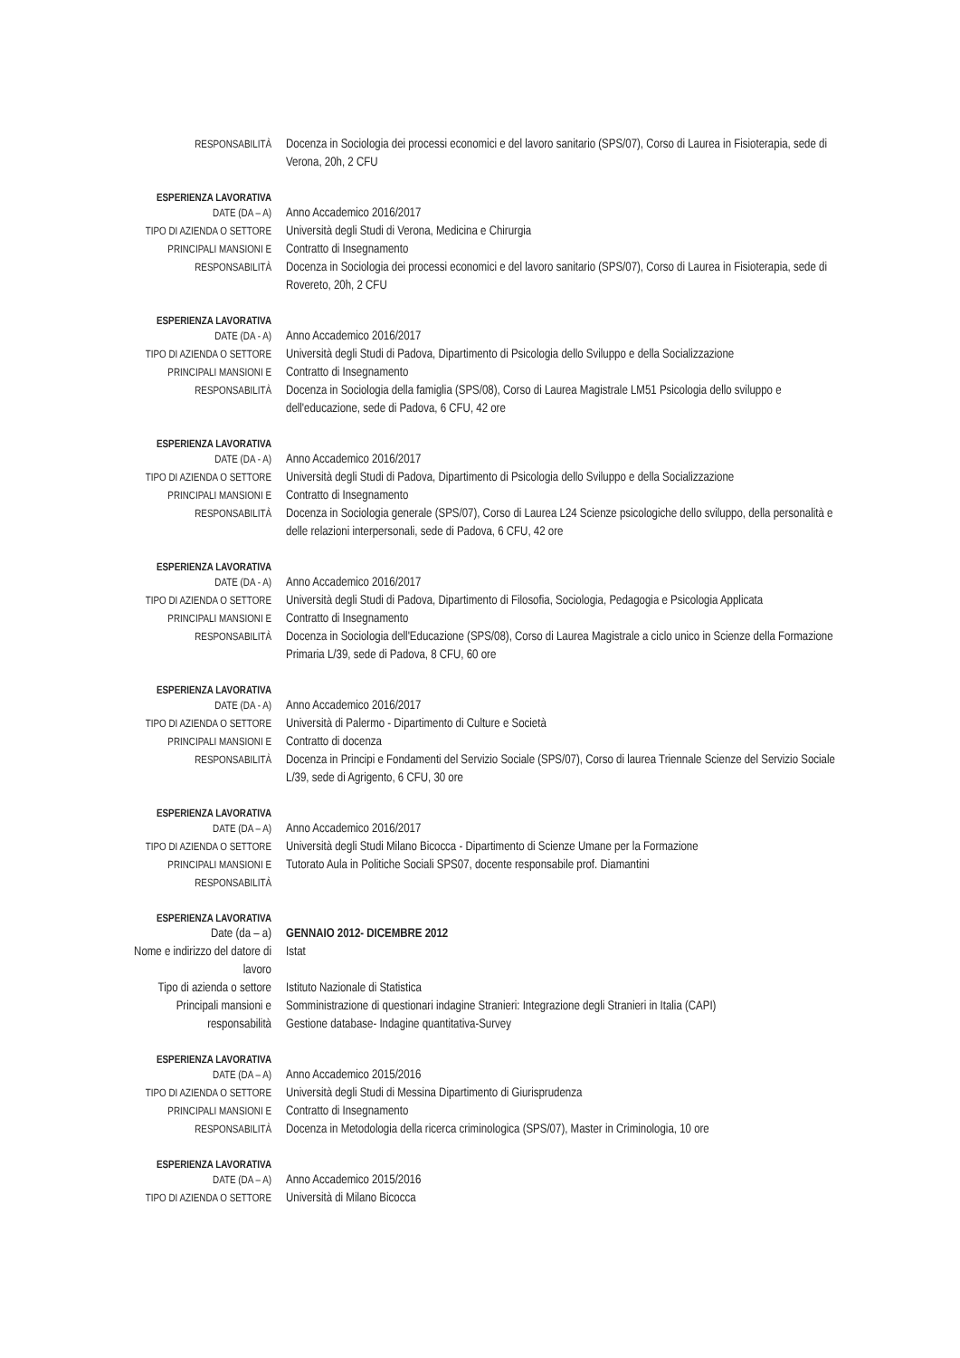RESPONSABILITÀ
Docenza in Sociologia dei processi economici e del lavoro sanitario (SPS/07), Corso di Laurea in Fisioterapia, sede di Verona, 20h, 2 CFU
ESPERIENZA LAVORATIVA
DATE (DA – A)
Anno Accademico 2016/2017
TIPO DI AZIENDA O SETTORE
Università degli Studi di Verona, Medicina e Chirurgia
PRINCIPALI MANSIONI E
Contratto di Insegnamento
RESPONSABILITÀ
Docenza in Sociologia dei processi economici e del lavoro sanitario (SPS/07), Corso di Laurea in Fisioterapia, sede di Rovereto, 20h, 2 CFU
ESPERIENZA LAVORATIVA
DATE (DA - A)
Anno Accademico 2016/2017
TIPO DI AZIENDA O SETTORE
Università degli Studi di Padova, Dipartimento di Psicologia dello Sviluppo e della Socializzazione
PRINCIPALI MANSIONI E
Contratto di Insegnamento
RESPONSABILITÀ
Docenza in Sociologia della famiglia (SPS/08), Corso di Laurea Magistrale LM51 Psicologia dello sviluppo e dell'educazione, sede di Padova, 6 CFU, 42 ore
ESPERIENZA LAVORATIVA
DATE (DA - A)
Anno Accademico 2016/2017
TIPO DI AZIENDA O SETTORE
Università degli Studi di Padova, Dipartimento di Psicologia dello Sviluppo e della Socializzazione
PRINCIPALI MANSIONI E
Contratto di Insegnamento
RESPONSABILITÀ
Docenza in Sociologia generale (SPS/07), Corso di Laurea L24 Scienze psicologiche dello sviluppo, della personalità e delle relazioni interpersonali, sede di Padova, 6 CFU, 42 ore
ESPERIENZA LAVORATIVA
DATE (DA - A)
Anno Accademico 2016/2017
TIPO DI AZIENDA O SETTORE
Università degli Studi di Padova, Dipartimento di Filosofia, Sociologia, Pedagogia e Psicologia Applicata
PRINCIPALI MANSIONI E
Contratto di Insegnamento
RESPONSABILITÀ
Docenza in Sociologia dell'Educazione (SPS/08), Corso di Laurea Magistrale a ciclo unico in Scienze della Formazione Primaria L/39, sede di Padova, 8 CFU, 60 ore
ESPERIENZA LAVORATIVA
DATE (DA - A)
Anno Accademico 2016/2017
TIPO DI AZIENDA O SETTORE
Università di Palermo - Dipartimento di Culture e Società
PRINCIPALI MANSIONI E
Contratto di docenza
RESPONSABILITÀ
Docenza in Principi e Fondamenti del Servizio Sociale (SPS/07), Corso di laurea Triennale Scienze del Servizio Sociale L/39, sede di Agrigento, 6 CFU, 30 ore
ESPERIENZA LAVORATIVA
DATE (DA – A)
Anno Accademico 2016/2017
TIPO DI AZIENDA O SETTORE
Università degli Studi Milano Bicocca - Dipartimento di Scienze Umane per la Formazione
PRINCIPALI MANSIONI E
RESPONSABILITÀ
Tutorato Aula in Politiche Sociali SPS07, docente responsabile prof. Diamantini
ESPERIENZA LAVORATIVA
Date (da – a) GENNAIO 2012- DICEMBRE 2012
Nome e indirizzo del datore di lavoro
Istat
Tipo di azienda o settore
Istituto Nazionale di Statistica
Principali mansioni e
Somministrazione di questionari indagine Stranieri: Integrazione degli Stranieri in Italia (CAPI)
responsabilità Gestione database- Indagine quantitativa-Survey
ESPERIENZA LAVORATIVA
DATE (DA – A)
Anno Accademico 2015/2016
TIPO DI AZIENDA O SETTORE
Università degli Studi di Messina Dipartimento di Giurisprudenza
PRINCIPALI MANSIONI E
Contratto di Insegnamento
RESPONSABILITÀ
Docenza in Metodologia della ricerca criminologica (SPS/07), Master in Criminologia, 10 ore
ESPERIENZA LAVORATIVA
DATE (DA – A)
Anno Accademico 2015/2016
TIPO DI AZIENDA O SETTORE
Università di Milano Bicocca